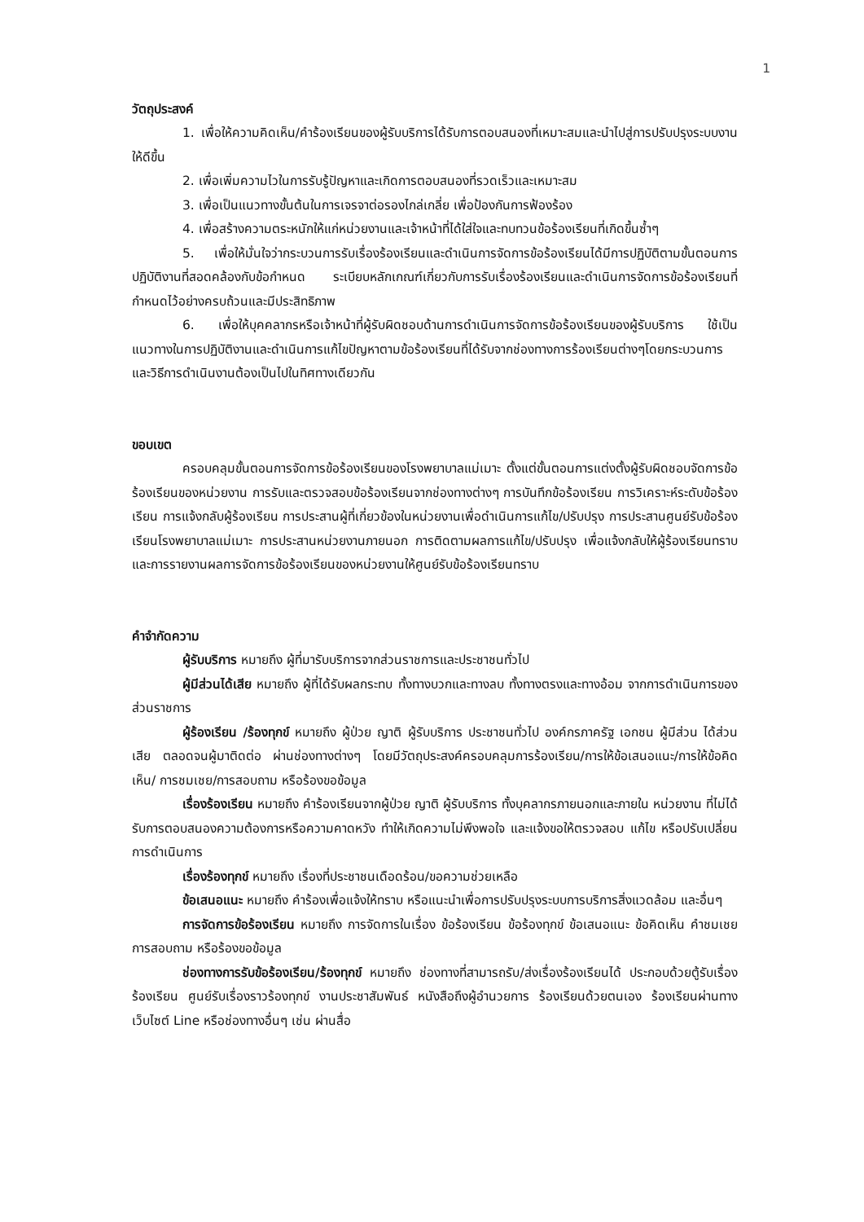1
วัตถุประสงค์
1. เพื่อให้ความคิดเห็น/คำร้องเรียนของผู้รับบริการได้รับการตอบสนองที่เหมาะสมและนำไปสู่การปรับปรุงระบบงานให้ดีขึ้น
2. เพื่อเพิ่มความไวในการรับรู้ปัญหาและเกิดการตอบสนองที่รวดเร็วและเหมาะสม
3. เพื่อเป็นแนวทางขั้นต้นในการเจรจาต่อรองไกล่เกลี่ย เพื่อป้องกันการฟ้องร้อง
4. เพื่อสร้างความตระหนักให้แก่หน่วยงานและเจ้าหน้าที่ได้ใส่ใจและทบทวนข้อร้องเรียนที่เกิดขึ้นซ้ำๆ
5. เพื่อให้มั่นใจว่ากระบวนการรับเรื่องร้องเรียนและดำเนินการจัดการข้อร้องเรียนได้มีการปฏิบัติตามขั้นตอนการปฏิบัติงานที่สอดคล้องกับข้อกำหนด ระเบียบหลักเกณฑ์เกี่ยวกับการรับเรื่องร้องเรียนและดำเนินการจัดการข้อร้องเรียนที่กำหนดไว้อย่างครบถ้วนและมีประสิทธิภาพ
6. เพื่อให้บุคคลากรหรือเจ้าหน้าที่ผู้รับผิดชอบด้านการดำเนินการจัดการข้อร้องเรียนของผู้รับบริการ ใช้เป็นแนวทางในการปฏิบัติงานและดำเนินการแก้ไขปัญหาตามข้อร้องเรียนที่ได้รับจากช่องทางการร้องเรียนต่างๆโดยกระบวนการและวิธีการดำเนินงานต้องเป็นไปในทิศทางเดียวกัน
ขอบเขต
ครอบคลุมขั้นตอนการจัดการข้อร้องเรียนของโรงพยาบาลแม่เมาะ ตั้งแต่ขั้นตอนการแต่งตั้งผู้รับผิดชอบจัดการข้อร้องเรียนของหน่วยงาน การรับและตรวจสอบข้อร้องเรียนจากช่องทางต่างๆ การบันทึกข้อร้องเรียน การวิเคราะห์ระดับข้อร้องเรียน การแจ้งกลับผู้ร้องเรียน การประสานผู้ที่เกี่ยวข้องในหน่วยงานเพื่อดำเนินการแก้ไข/ปรับปรุง การประสานศูนย์รับข้อร้องเรียนโรงพยาบาลแม่เมาะ การประสานหน่วยงานภายนอก การติดตามผลการแก้ไข/ปรับปรุง เพื่อแจ้งกลับให้ผู้ร้องเรียนทราบ และการรายงานผลการจัดการข้อร้องเรียนของหน่วยงานให้ศูนย์รับข้อร้องเรียนทราบ
คำจำกัดความ
ผู้รับบริการ หมายถึง ผู้ที่มารับบริการจากส่วนราชการและประชาชนทั่วไป
ผู้มีส่วนได้เสีย หมายถึง ผู้ที่ได้รับผลกระทบ ทั้งทางบวกและทางลบ ทั้งทางตรงและทางอ้อม จากการดำเนินการของส่วนราชการ
ผู้ร้องเรียน /ร้องทุกข์ หมายถึง ผู้ป่วย ญาติ ผู้รับบริการ ประชาชนทั่วไป องค์กรภาครัฐ เอกชน ผู้มีส่วน ได้ส่วนเสีย ตลอดจนผู้มาติดต่อ ผ่านช่องทางต่างๆ โดยมีวัตถุประสงค์ครอบคลุมการร้องเรียน/การให้ข้อเสนอแนะ/การให้ข้อคิดเห็น/ การชมเชย/การสอบถาม หรือร้องขอข้อมูล
เรื่องร้องเรียน หมายถึง คำร้องเรียนจากผู้ป่วย ญาติ ผู้รับบริการ ทั้งบุคลากรภายนอกและภายใน หน่วยงาน ที่ไม่ได้รับการตอบสนองความต้องการหรือความคาดหวัง ทำให้เกิดความไม่พึงพอใจ และแจ้งขอให้ตรวจสอบ แก้ไข หรือปรับเปลี่ยนการดำเนินการ
เรื่องร้องทุกข์ หมายถึง เรื่องที่ประชาชนเดือดร้อน/ขอความช่วยเหลือ
ข้อเสนอแนะ หมายถึง คำร้องเพื่อแจ้งให้ทราบ หรือแนะนำเพื่อการปรับปรุงระบบการบริการสิ่งแวดล้อม และอื่นๆ
การจัดการข้อร้องเรียน หมายถึง การจัดการในเรื่อง ข้อร้องเรียน ข้อร้องทุกข์ ข้อเสนอแนะ ข้อคิดเห็น คำชมเชย การสอบถาม หรือร้องขอข้อมูล
ช่องทางการรับข้อร้องเรียน/ร้องทุกข์ หมายถึง ช่องทางที่สามารถรับ/ส่งเรื่องร้องเรียนได้ ประกอบด้วยตู้รับเรื่องร้องเรียน ศูนย์รับเรื่องราวร้องทุกข์ งานประชาสัมพันธ์ หนังสือถึงผู้อำนวยการ ร้องเรียนด้วยตนเอง ร้องเรียนผ่านทางเว็บไซต์ Line หรือช่องทางอื่นๆ เช่น ผ่านสื่อ